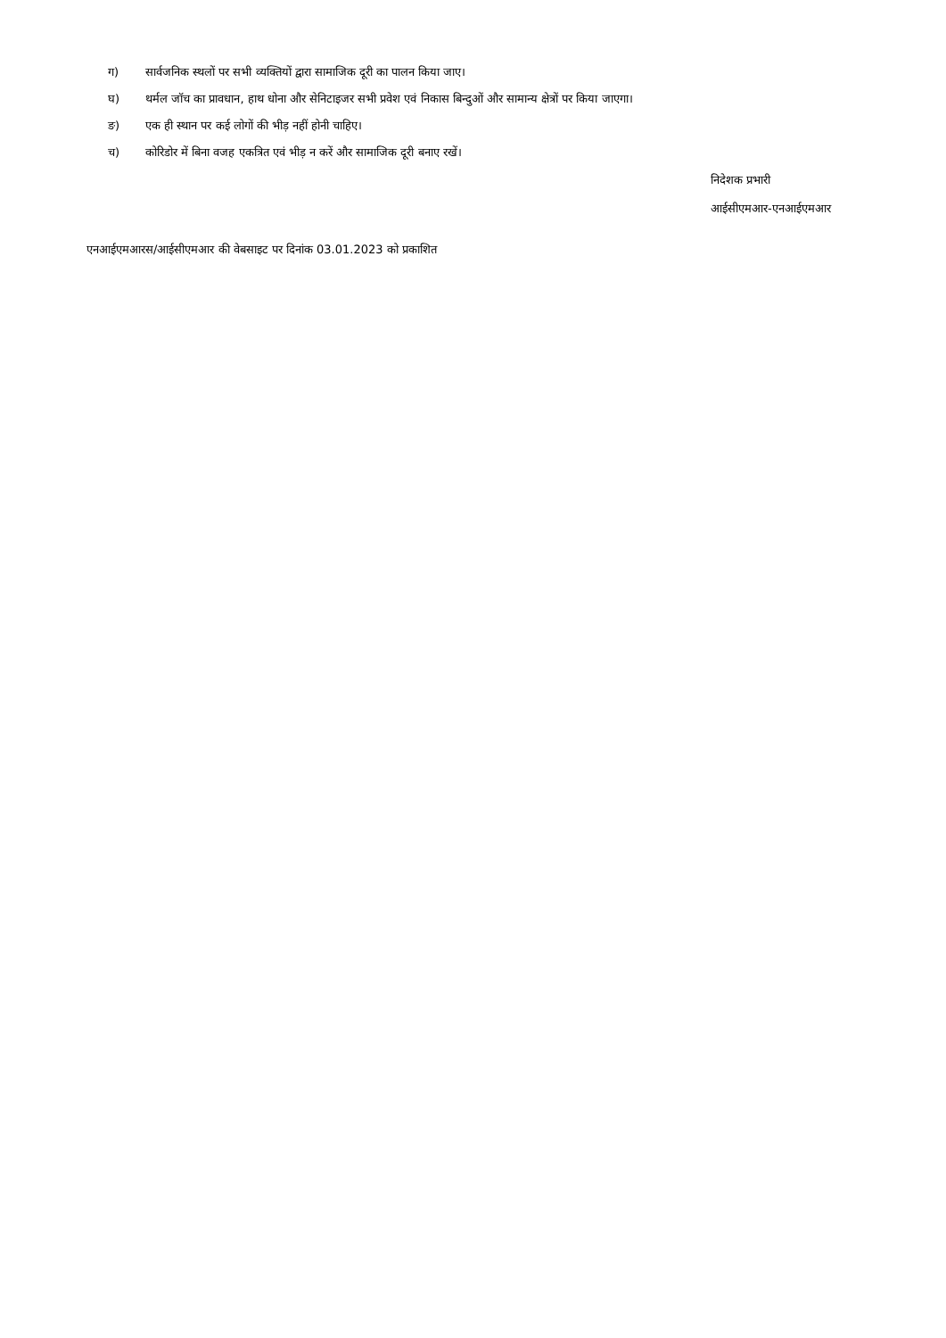ग) सार्वजनिक स्थलों पर सभी व्यक्तियों द्वारा सामाजिक दूरी का पालन किया जाए।
घ) थर्मल जॉच का प्रावधान, हाथ धोना और सेनिटाइजर सभी प्रवेश एवं निकास बिन्दुओं और सामान्य क्षेत्रों पर किया जाएगा।
ङ) एक ही स्थान पर कई लोगों की भीड़ नहीं होनी चाहिए।
च) कोरिडोर में बिना वजह एकत्रित एवं भीड़ न करें और सामाजिक दूरी बनाए रखें।
निदेशक प्रभारी
आईसीएमआर-एनआईएमआर
एनआईएमआरस/आईसीएमआर की वेबसाइट पर दिनांक 03.01.2023 को प्रकाशित